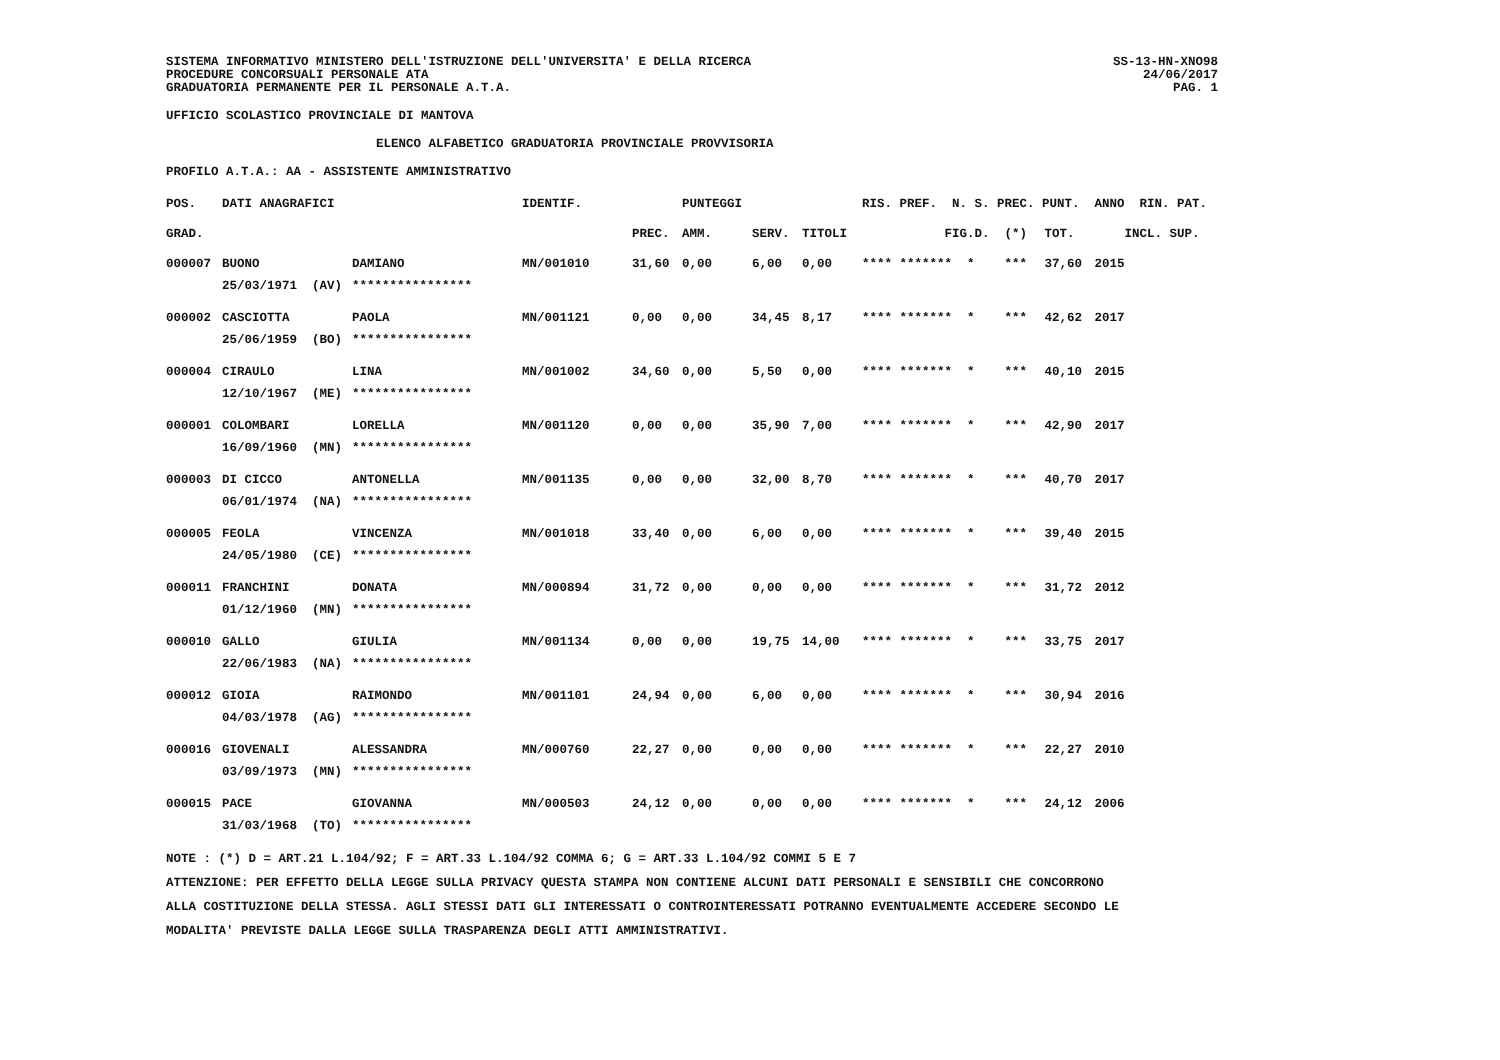SISTEMA INFORMATIVO MINISTERO DELL'ISTRUZIONE DELL'UNIVERSITA' E DELLA RICERCA
PROCEDURE CONCORSUALI PERSONALE ATA
GRADUATORIA PERMANENTE PER IL PERSONALE A.T.A.
SS-13-HN-XNO98
24/06/2017
PAG. 1
UFFICIO SCOLASTICO PROVINCIALE DI MANTOVA
ELENCO ALFABETICO GRADUATORIA PROVINCIALE PROVVISORIA
PROFILO A.T.A.: AA - ASSISTENTE AMMINISTRATIVO
| POS. | DATI ANAGRAFICI | | IDENTIF. | | PUNTEGGI | | | RIS. PREF. N. S. PREC. PUNT. | | | ANNO RIN. PAT. |
| --- | --- | --- | --- | --- | --- | --- | --- | --- | --- | --- | --- |
| GRAD. | | | | PREC. | AMM. | SERV. | TITOLI | | FIG.D. (*) | TOT. | INCL. SUP. |
| 000007 | BUONO | DAMIANO | MN/001010 | 31,60 | 0,00 | 6,00 | 0,00 | **** ****** | * * *** | 37,60 | 2015 |
| | 25/03/1971 (AV) | **************** | | | | | | | | | |
| 000002 | CASCIOTTA | PAOLA | MN/001121 | 0,00 | 0,00 | 34,45 | 8,17 | **** ****** | * * *** | 42,62 | 2017 |
| | 25/06/1959 (BO) | **************** | | | | | | | | | |
| 000004 | CIRAULO | LINA | MN/001002 | 34,60 | 0,00 | 5,50 | 0,00 | **** ****** | * * *** | 40,10 | 2015 |
| | 12/10/1967 (ME) | **************** | | | | | | | | | |
| 000001 | COLOMBARI | LORELLA | MN/001120 | 0,00 | 0,00 | 35,90 | 7,00 | **** ****** | * * *** | 42,90 | 2017 |
| | 16/09/1960 (MN) | **************** | | | | | | | | | |
| 000003 | DI CICCO | ANTONELLA | MN/001135 | 0,00 | 0,00 | 32,00 | 8,70 | **** ****** | * * *** | 40,70 | 2017 |
| | 06/01/1974 (NA) | **************** | | | | | | | | | |
| 000005 | FEOLA | VINCENZA | MN/001018 | 33,40 | 0,00 | 6,00 | 0,00 | **** ****** | * * *** | 39,40 | 2015 |
| | 24/05/1980 (CE) | **************** | | | | | | | | | |
| 000011 | FRANCHINI | DONATA | MN/000894 | 31,72 | 0,00 | 0,00 | 0,00 | **** ****** | * * *** | 31,72 | 2012 |
| | 01/12/1960 (MN) | **************** | | | | | | | | | |
| 000010 | GALLO | GIULIA | MN/001134 | 0,00 | 0,00 | 19,75 | 14,00 | **** ****** | * * *** | 33,75 | 2017 |
| | 22/06/1983 (NA) | **************** | | | | | | | | | |
| 000012 | GIOIA | RAIMONDO | MN/001101 | 24,94 | 0,00 | 6,00 | 0,00 | **** ****** | * * *** | 30,94 | 2016 |
| | 04/03/1978 (AG) | **************** | | | | | | | | | |
| 000016 | GIOVENALI | ALESSANDRA | MN/000760 | 22,27 | 0,00 | 0,00 | 0,00 | **** ****** | * * *** | 22,27 | 2010 |
| | 03/09/1973 (MN) | **************** | | | | | | | | | |
| 000015 | PACE | GIOVANNA | MN/000503 | 24,12 | 0,00 | 0,00 | 0,00 | **** ****** | * * *** | 24,12 | 2006 |
| | 31/03/1968 (TO) | **************** | | | | | | | | | |
NOTE : (*) D = ART.21 L.104/92; F = ART.33 L.104/92 COMMA 6; G = ART.33 L.104/92 COMMI 5 E 7
ATTENZIONE: PER EFFETTO DELLA LEGGE SULLA PRIVACY QUESTA STAMPA NON CONTIENE ALCUNI DATI PERSONALI E SENSIBILI CHE CONCORRONO
ALLA COSTITUZIONE DELLA STESSA. AGLI STESSI DATI GLI INTERESSATI O CONTROINTERESSATI POTRANNO EVENTUALMENTE ACCEDERE SECONDO LE
MODALITA' PREVISTE DALLA LEGGE SULLA TRASPARENZA DEGLI ATTI AMMINISTRATIVI.